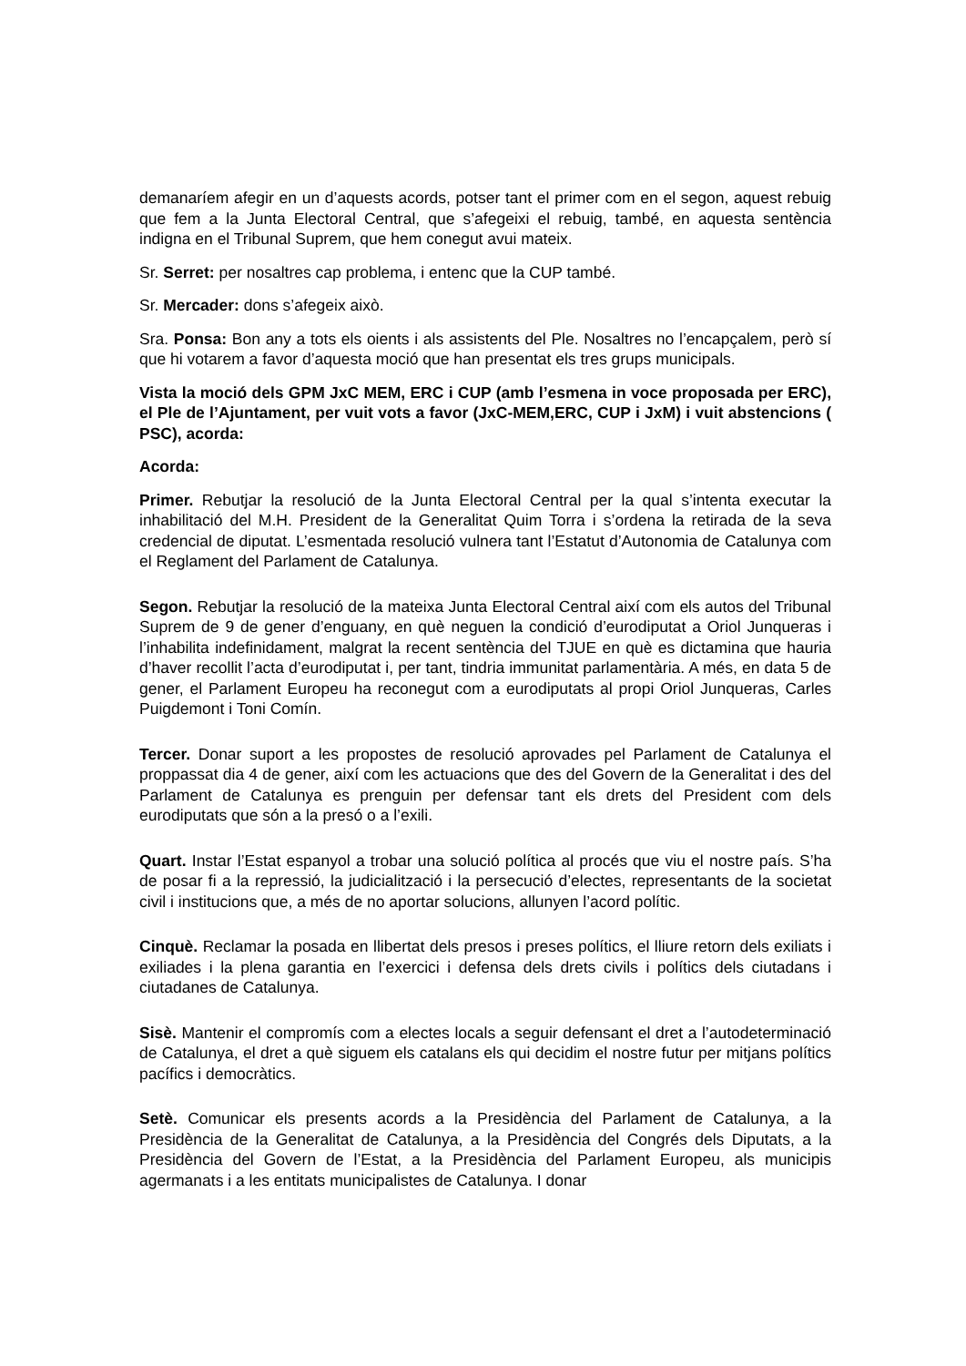demanaríem afegir en un d’aquests acords, potser tant el primer com en el segon, aquest rebuig que fem a la Junta Electoral Central, que s’afegeixi el rebuig, també, en aquesta sentència indigna en el Tribunal Suprem, que hem conegut avui mateix.
Sr. Serret: per nosaltres cap problema, i entenc que la CUP també.
Sr. Mercader: dons s’afegeix això.
Sra. Ponsa: Bon any a tots els oients i als assistents del Ple. Nosaltres no l’encapçalem, però sí que hi votarem a favor d’aquesta moció que han presentat els tres grups municipals.
Vista la moció dels GPM JxC MEM, ERC i CUP (amb l’esmena in voce proposada per ERC), el Ple de l’Ajuntament, per vuit vots a favor (JxC-MEM,ERC, CUP i JxM) i vuit abstencions ( PSC), acorda:
Acorda:
Primer. Rebutjar la resolució de la Junta Electoral Central per la qual s’intenta executar la inhabilitació del M.H. President de la Generalitat Quim Torra i s’ordena la retirada de la seva credencial de diputat. L’esmentada resolució vulnera tant l’Estatut d’Autonomia de Catalunya com el Reglament del Parlament de Catalunya.
Segon. Rebutjar la resolució de la mateixa Junta Electoral Central així com els autos del Tribunal Suprem de 9 de gener d’enguany, en què neguen la condició d’eurodiputat a Oriol Junqueras i l’inhabilita indefinidament, malgrat la recent sentència del TJUE en què es dictamina que hauria d’haver recollit l’acta d’eurodiputat i, per tant, tindria immunitat parlamentària. A més, en data 5 de gener, el Parlament Europeu ha reconegut com a eurodiputats al propi Oriol Junqueras, Carles Puigdemont i Toni Comín.
Tercer. Donar suport a les propostes de resolució aprovades pel Parlament de Catalunya el proppassat dia 4 de gener, així com les actuacions que des del Govern de la Generalitat i des del Parlament de Catalunya es prenguin per defensar tant els drets del President com dels eurodiputats que són a la presó o a l’exili.
Quart. Instar l’Estat espanyol a trobar una solució política al procés que viu el nostre país. S’ha de posar fi a la repressió, la judicialització i la persecució d’electes, representants de la societat civil i institucions que, a més de no aportar solucions, allunyen l’acord polític.
Cinquè. Reclamar la posada en llibertat dels presos i preses polítics, el lliure retorn dels exiliats i exiliades i la plena garantia en l’exercici i defensa dels drets civils i polítics dels ciutadans i ciutadanes de Catalunya.
Sisè. Mantenir el compromís com a electes locals a seguir defensant el dret a l’autodeterminació de Catalunya, el dret a què siguem els catalans els qui decidim el nostre futur per mitjans polítics pacífics i democràtics.
Setè. Comunicar els presents acords a la Presidència del Parlament de Catalunya, a la Presidència de la Generalitat de Catalunya, a la Presidència del Congrés dels Diputats, a la Presidència del Govern de l’Estat, a la Presidència del Parlament Europeu, als municipis agermanats i a les entitats municipalistes de Catalunya. I donar